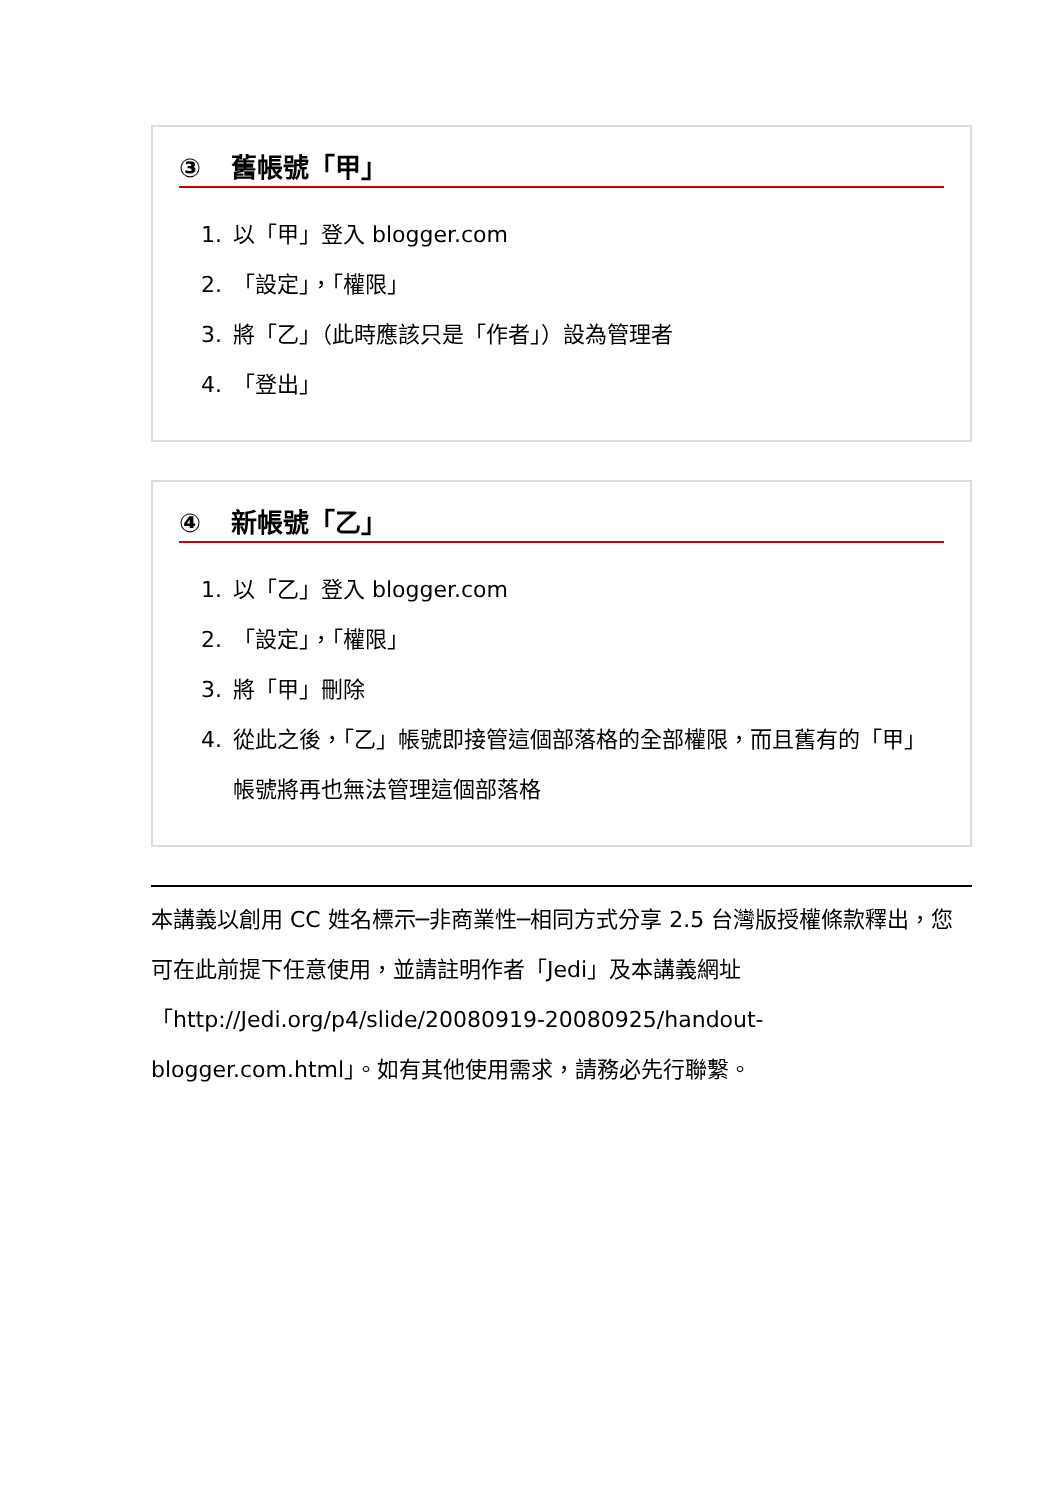③ 舊帳號「甲」
1. 以「甲」登入 blogger.com
2. 「設定」，「權限」
3. 將「乙」（此時應該只是「作者」）設為管理者
4. 「登出」
④ 新帳號「乙」
1. 以「乙」登入 blogger.com
2. 「設定」，「權限」
3. 將「甲」刪除
4. 從此之後，「乙」帳號即接管這個部落格的全部權限，而且舊有的「甲」帳號將再也無法管理這個部落格
本講義以創用 CC 姓名標示─非商業性─相同方式分享 2.5 台灣版授權條款釋出，您可在此前提下任意使用，並請註明作者「Jedi」及本講義網址「http://Jedi.org/p4/slide/20080919-20080925/handout-blogger.com.html」。如有其他使用需求，請務必先行聯繫。